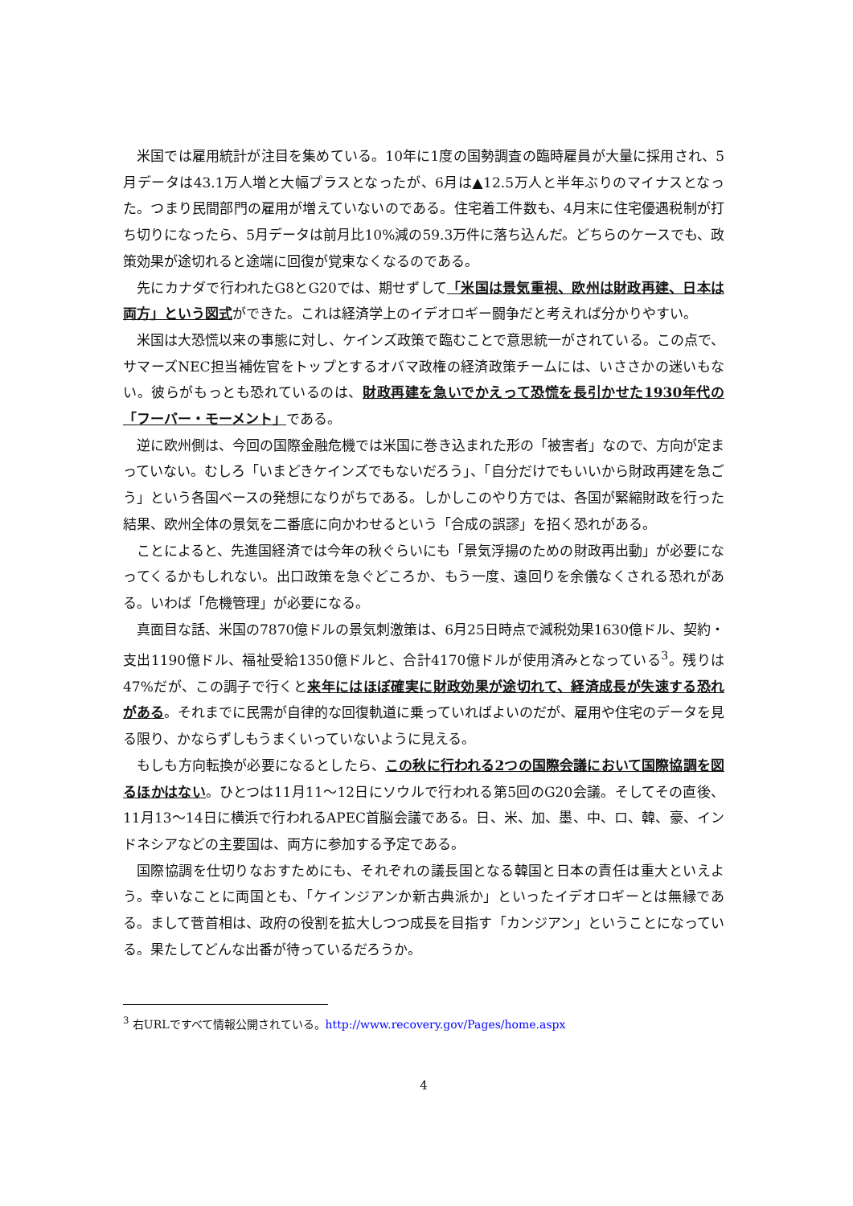米国では雇用統計が注目を集めている。10年に1度の国勢調査の臨時雇員が大量に採用され、5月データは43.1万人増と大幅プラスとなったが、6月は▲12.5万人と半年ぶりのマイナスとなった。つまり民間部門の雇用が増えていないのである。住宅着工件数も、4月末に住宅優遇税制が打ち切りになったら、5月データは前月比10%減の59.3万件に落ち込んだ。どちらのケースでも、政策効果が途切れると途端に回復が覚束なくなるのである。
先にカナダで行われたG8とG20では、期せずして「米国は景気重視、欧州は財政再建、日本は両方」という図式ができた。これは経済学上のイデオロギー闘争だと考えれば分かりやすい。
米国は大恐慌以来の事態に対し、ケインズ政策で臨むことで意思統一がされている。この点で、サマーズNEC担当補佐官をトップとするオバマ政権の経済政策チームには、いささかの迷いもない。彼らがもっとも恐れているのは、財政再建を急いでかえって恐慌を長引かせた1930年代の「フーバー・モーメント」である。
逆に欧州側は、今回の国際金融危機では米国に巻き込まれた形の「被害者」なので、方向が定まっていない。むしろ「いまどきケインズでもないだろう」、「自分だけでもいいから財政再建を急ごう」という各国ベースの発想になりがちである。しかしこのやり方では、各国が緊縮財政を行った結果、欧州全体の景気を二番底に向かわせるという「合成の誤謬」を招く恐れがある。
ことによると、先進国経済では今年の秋ぐらいにも「景気浮揚のための財政再出動」が必要になってくるかもしれない。出口政策を急ぐどころか、もう一度、遠回りを余儀なくされる恐れがある。いわば「危機管理」が必要になる。
真面目な話、米国の7870億ドルの景気刺激策は、6月25日時点で減税効果1630億ドル、契約・支出1190億ドル、福祉受給1350億ドルと、合計4170億ドルが使用済みとなっている<sup>3</sup>。残りは47%だが、この調子で行くと来年にはほぼ確実に財政効果が途切れて、経済成長が失速する恐れがある。それまでに民需が自律的な回復軌道に乗っていればよいのだが、雇用や住宅のデータを見る限り、かならずしもうまくいっていないように見える。
もしも方向転換が必要になるとしたら、この秋に行われる2つの国際会議において国際協調を図るほかはない。ひとつは11月11～12日にソウルで行われる第5回のG20会議。そしてその直後、11月13～14日に横浜で行われるAPEC首脳会議である。日、米、加、墨、中、ロ、韓、豪、インドネシアなどの主要国は、両方に参加する予定である。
国際協調を仕切りなおすためにも、それぞれの議長国となる韓国と日本の責任は重大といえよう。幸いなことに両国とも、「ケインジアンか新古典派か」といったイデオロギーとは無縁である。まして菅首相は、政府の役割を拡大しつつ成長を目指す「カンジアン」ということになっている。果たしてどんな出番が待っているだろうか。
<sup>3</sup> 右URLですべて情報公開されている。http://www.recovery.gov/Pages/home.aspx
4